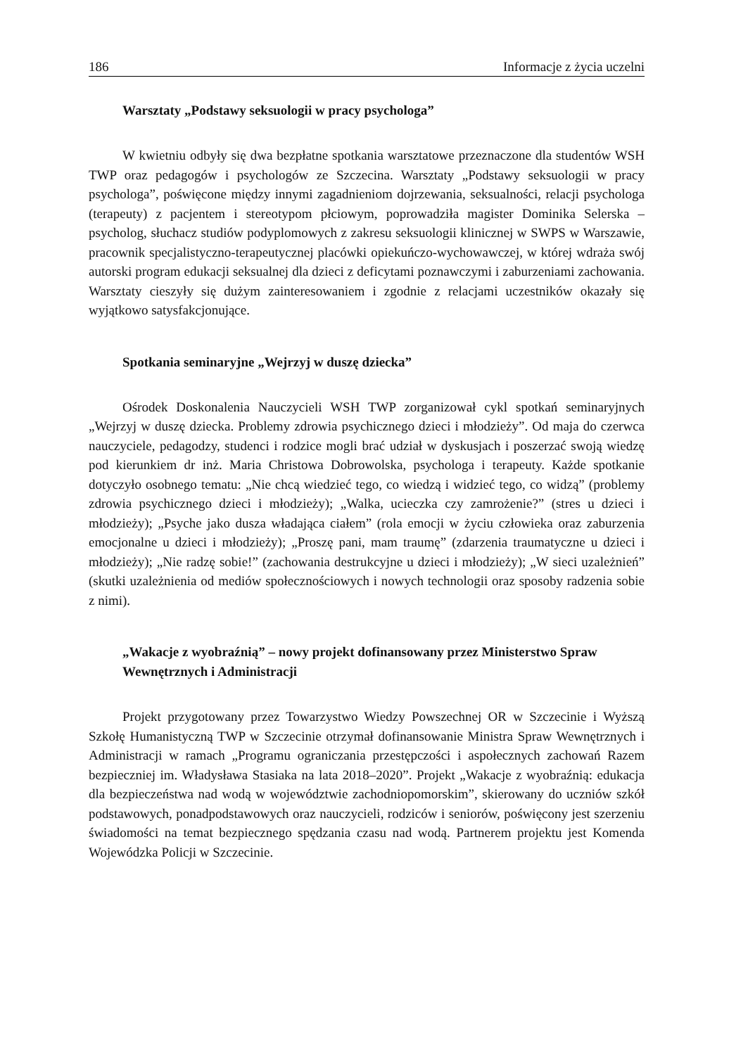186 Informacje z życia uczelni
Warsztaty „Podstawy seksuologii w pracy psychologa”
W kwietniu odbyły się dwa bezpłatne spotkania warsztatowe przeznaczone dla studentów WSH TWP oraz pedagogów i psychologów ze Szczecina. Warsztaty „Podstawy seksuologii w pracy psychologa”, poświęcone między innymi zagadnieniom dojrzewania, seksualności, relacji psychologa (terapeuty) z pacjentem i stereotypom płciowym, poprowadziła magister Dominika Selerska – psycholog, słuchacz studiów podyplomowych z zakresu seksuologii klinicznej w SWPS w Warszawie, pracownik specjalistyczno-terapeutycznej placówki opiekuńczo-wychowawczej, w której wdraża swój autorski program edukacji seksualnej dla dzieci z deficytami poznawczymi i zaburzeniami zachowania. Warsztaty cieszyły się dużym zainteresowaniem i zgodnie z relacjami uczestników okazały się wyjątkowo satysfakcjonujące.
Spotkania seminaryjne „Wejrzyj w duszę dziecka”
Ośrodek Doskonalenia Nauczycieli WSH TWP zorganizował cykl spotkań seminaryjnych „Wejrzyj w duszę dziecka. Problemy zdrowia psychicznego dzieci i młodzieży”. Od maja do czerwca nauczyciele, pedagodzy, studenci i rodzice mogli brać udział w dyskusjach i poszerzać swoją wiedzę pod kierunkiem dr inż. Maria Christowa Dobrowolska, psychologa i terapeuty. Każde spotkanie dotyczyło osobnego tematu: „Nie chcą wiedzieć tego, co wiedzą i widzieć tego, co widzą” (problemy zdrowia psychicznego dzieci i młodzieży); „Walka, ucieczka czy zamrożenie?” (stres u dzieci i młodzieży); „Psyche jako dusza władająca ciałem” (rola emocji w życiu człowieka oraz zaburzenia emocjonalne u dzieci i młodzieży); „Proszę pani, mam traumę” (zdarzenia traumatyczne u dzieci i młodzieży); „Nie radzę sobie!” (zachowania destrukcyjne u dzieci i młodzieży); „W sieci uzależnień” (skutki uzależnienia od mediów społecznościowych i nowych technologii oraz sposoby radzenia sobie z nimi).
„Wakacje z wyobraźnią” – nowy projekt dofinansowany przez Ministerstwo Spraw Wewnętrznych i Administracji
Projekt przygotowany przez Towarzystwo Wiedzy Powszechnej OR w Szczecinie i Wyższą Szkołę Humanistyczną TWP w Szczecinie otrzymał dofinansowanie Ministra Spraw Wewnętrznych i Administracji w ramach „Programu ograniczania przestępczości i aspołecznych zachowań Razem bezpieczniej im. Władysława Stasiaka na lata 2018–2020”. Projekt „Wakacje z wyobraźnią: edukacja dla bezpieczeństwa nad wodą w województwie zachodniopomorskim”, skierowany do uczniów szkół podstawowych, ponadpodstawowych oraz nauczycieli, rodziców i seniorów, poświęcony jest szerzeniu świadomości na temat bezpiecznego spędzania czasu nad wodą. Partnerem projektu jest Komenda Wojewódzka Policji w Szczecinie.